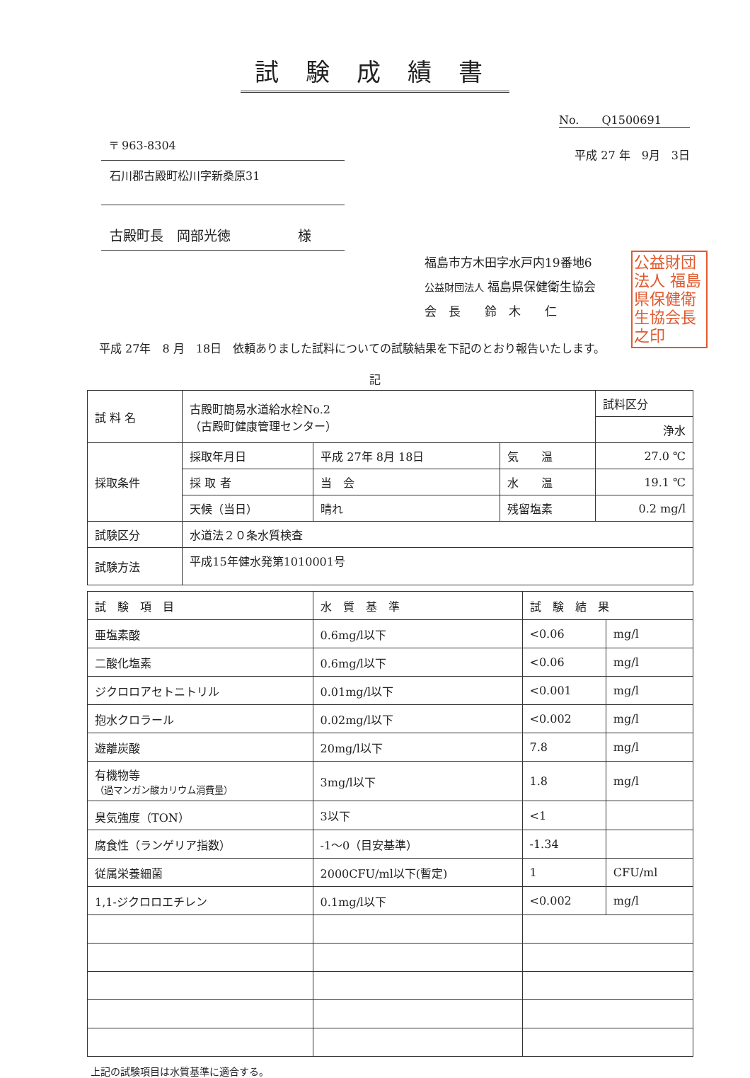試験成績書
〒 963-8304
石川郡古殿町松川字新桑原31
古殿町長　岡部光徳　　　　　様
No.　　Q1500691
平成 27 年　9月　3日
公益財団法人 福島県保健衛生協会長之印
福島市方木田字水戸内19番地6
公益財団法人 福島県保健衛生協会
会　長　　鈴　木　　仁
平成 27年　8 月　18日　依頼ありました試料についての試験結果を下記のとおり報告いたします。
記
| 試 料 名 | 古殿町簡易水道給水栓No.2 （古殿町健康管理センター） | | | 試料区分 |
| | | | | 浄水 |
| 採取条件 | 採取年月日 | 平成 27年 8月 18日 | 気 温 | 27.0 ℃ |
| | 採 取 者 | 当 会 | 水 温 | 19.1 ℃ |
| | 天候（当日） | 晴れ | 残留塩素 | 0.2 mg/l |
| 試験区分 | 水道法２０条水質検査 | | | |
| 試験方法 | 平成15年健水発第1010001号 | | | |
| 試 験 項 目 | 水 質 基 準 | 試 験 結 果 | |
| --- | --- | --- | --- |
| 亜塩素酸 | 0.6mg/l以下 | <0.06 | mg/l |
| 二酸化塩素 | 0.6mg/l以下 | <0.06 | mg/l |
| ジクロロアセトニトリル | 0.01mg/l以下 | <0.001 | mg/l |
| 抱水クロラール | 0.02mg/l以下 | <0.002 | mg/l |
| 遊離炭酸 | 20mg/l以下 | 7.8 | mg/l |
| 有機物等 （過マンガン酸カリウム消費量） | 3mg/l以下 | 1.8 | mg/l |
| 臭気強度（TON） | 3以下 | <1 | |
| 腐食性（ランゲリア指数） | -1～0（目安基準） | -1.34 | |
| 従属栄養細菌 | 2000CFU/ml以下(暫定) | 1 | CFU/ml |
| 1,1-ジクロロエチレン | 0.1mg/l以下 | <0.002 | mg/l |
上記の試験項目は水質基準に適合する。